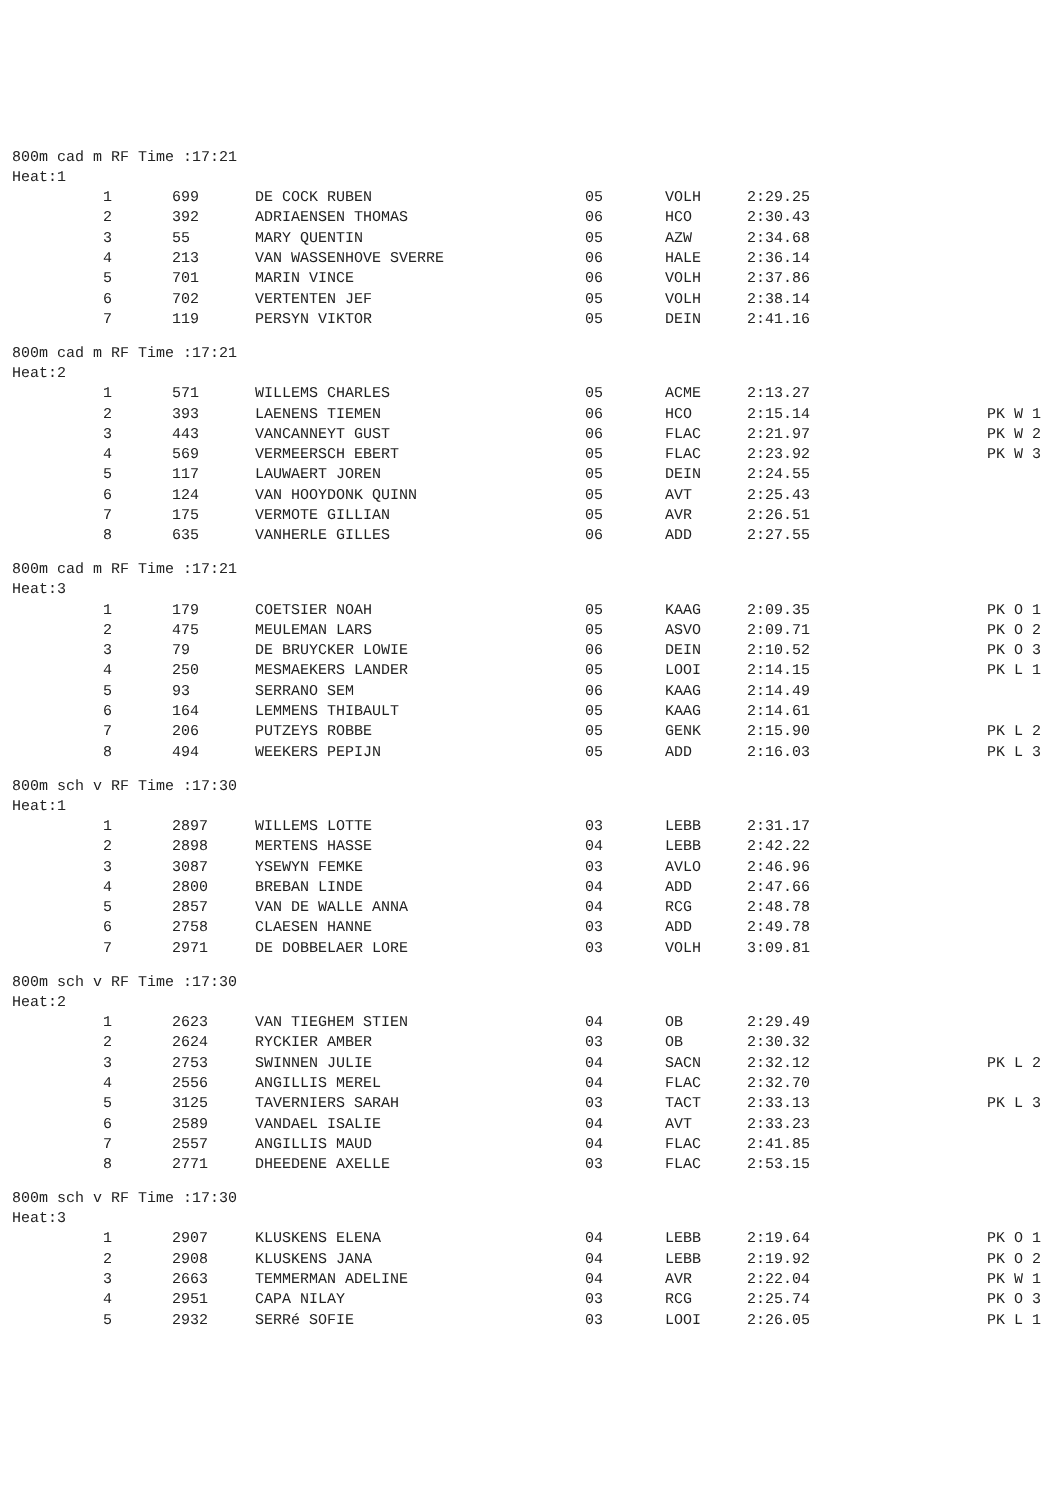800m cad m RF Time :17:21
Heat:1
| 1 | 699 | DE COCK RUBEN | 05 | VOLH | 2:29.25 | |
| 2 | 392 | ADRIAENSEN THOMAS | 06 | HCO | 2:30.43 | |
| 3 | 55 | MARY QUENTIN | 05 | AZW | 2:34.68 | |
| 4 | 213 | VAN WASSENHOVE SVERRE | 06 | HALE | 2:36.14 | |
| 5 | 701 | MARIN VINCE | 06 | VOLH | 2:37.86 | |
| 6 | 702 | VERTENTEN JEF | 05 | VOLH | 2:38.14 | |
| 7 | 119 | PERSYN VIKTOR | 05 | DEIN | 2:41.16 | |
800m cad m RF Time :17:21
Heat:2
| 1 | 571 | WILLEMS CHARLES | 05 | ACME | 2:13.27 | |
| 2 | 393 | LAENENS TIEMEN | 06 | HCO | 2:15.14 | PK W 1 |
| 3 | 443 | VANCANNEYT GUST | 06 | FLAC | 2:21.97 | PK W 2 |
| 4 | 569 | VERMEERSCH EBERT | 05 | FLAC | 2:23.92 | PK W 3 |
| 5 | 117 | LAUWAERT JOREN | 05 | DEIN | 2:24.55 | |
| 6 | 124 | VAN HOOYDONK QUINN | 05 | AVT | 2:25.43 | |
| 7 | 175 | VERMOTE GILLIAN | 05 | AVR | 2:26.51 | |
| 8 | 635 | VANHERLE GILLES | 06 | ADD | 2:27.55 | |
800m cad m RF Time :17:21
Heat:3
| 1 | 179 | COETSIER NOAH | 05 | KAAG | 2:09.35 | PK O 1 |
| 2 | 475 | MEULEMAN LARS | 05 | ASVO | 2:09.71 | PK O 2 |
| 3 | 79 | DE BRUYCKER LOWIE | 06 | DEIN | 2:10.52 | PK O 3 |
| 4 | 250 | MESMAEKERS LANDER | 05 | LOOI | 2:14.15 | PK L 1 |
| 5 | 93 | SERRANO SEM | 06 | KAAG | 2:14.49 | |
| 6 | 164 | LEMMENS THIBAULT | 05 | KAAG | 2:14.61 | |
| 7 | 206 | PUTZEYS ROBBE | 05 | GENK | 2:15.90 | PK L 2 |
| 8 | 494 | WEEKERS PEPIJN | 05 | ADD | 2:16.03 | PK L 3 |
800m sch v RF Time :17:30
Heat:1
| 1 | 2897 | WILLEMS LOTTE | 03 | LEBB | 2:31.17 | |
| 2 | 2898 | MERTENS HASSE | 04 | LEBB | 2:42.22 | |
| 3 | 3087 | YSEWYN FEMKE | 03 | AVLO | 2:46.96 | |
| 4 | 2800 | BREBAN LINDE | 04 | ADD | 2:47.66 | |
| 5 | 2857 | VAN DE WALLE ANNA | 04 | RCG | 2:48.78 | |
| 6 | 2758 | CLAESEN HANNE | 03 | ADD | 2:49.78 | |
| 7 | 2971 | DE DOBBELAER LORE | 03 | VOLH | 3:09.81 | |
800m sch v RF Time :17:30
Heat:2
| 1 | 2623 | VAN TIEGHEM STIEN | 04 | OB | 2:29.49 | |
| 2 | 2624 | RYCKIER AMBER | 03 | OB | 2:30.32 | |
| 3 | 2753 | SWINNEN JULIE | 04 | SACN | 2:32.12 | PK L 2 |
| 4 | 2556 | ANGILLIS MEREL | 04 | FLAC | 2:32.70 | |
| 5 | 3125 | TAVERNIERS SARAH | 03 | TACT | 2:33.13 | PK L 3 |
| 6 | 2589 | VANDAEL ISALIE | 04 | AVT | 2:33.23 | |
| 7 | 2557 | ANGILLIS MAUD | 04 | FLAC | 2:41.85 | |
| 8 | 2771 | DHEEDENE AXELLE | 03 | FLAC | 2:53.15 | |
800m sch v RF Time :17:30
Heat:3
| 1 | 2907 | KLUSKENS ELENA | 04 | LEBB | 2:19.64 | PK O 1 |
| 2 | 2908 | KLUSKENS JANA | 04 | LEBB | 2:19.92 | PK O 2 |
| 3 | 2663 | TEMMERMAN ADELINE | 04 | AVR | 2:22.04 | PK W 1 |
| 4 | 2951 | CAPA NILAY | 03 | RCG | 2:25.74 | PK O 3 |
| 5 | 2932 | SERRé SOFIE | 03 | LOOI | 2:26.05 | PK L 1 |